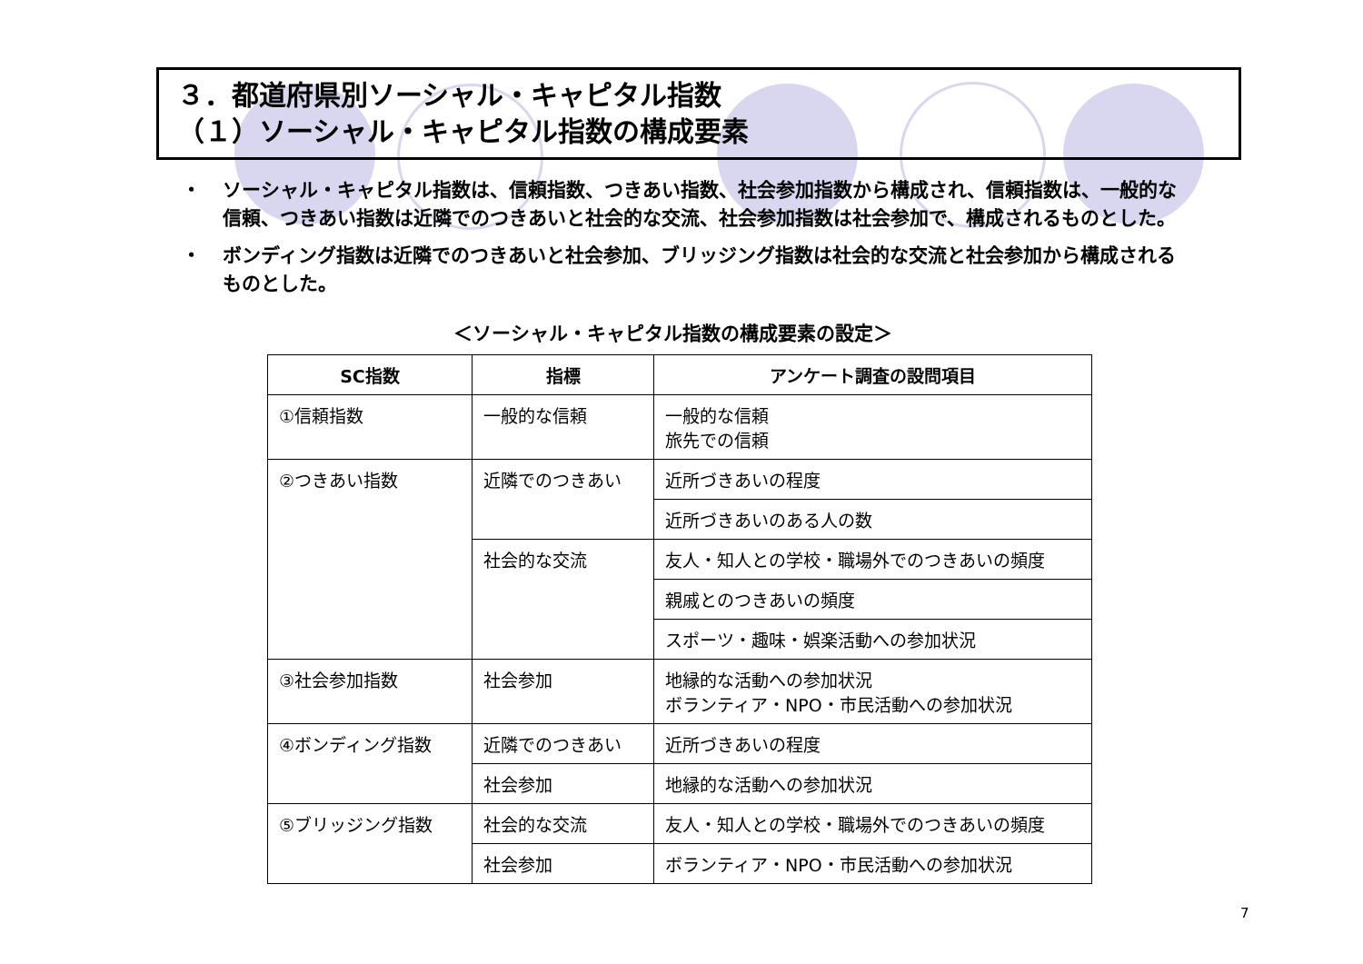３．都道府県別ソーシャル・キャピタル指数
（１）ソーシャル・キャピタル指数の構成要素
・ ソーシャル・キャピタル指数は、信頼指数、つきあい指数、社会参加指数から構成され、信頼指数は、一般的な信頼、つきあい指数は近隣でのつきあいと社会的な交流、社会参加指数は社会参加で、構成されるものとした。
・ ボンディング指数は近隣でのつきあいと社会参加、ブリッジング指数は社会的な交流と社会参加から構成されるものとした。
＜ソーシャル・キャピタル指数の構成要素の設定＞
| SC指数 | 指標 | アンケート調査の設問項目 |
| --- | --- | --- |
| ①信頼指数 | 一般的な信頼 | 一般的な信頼 旅先での信頼 |
| ②つきあい指数 | 近隣でのつきあい | 近所づきあいの程度 |
| | | 近所づきあいのある人の数 |
| | 社会的な交流 | 友人・知人との学校・職場外でのつきあいの頻度 |
| | | 親戚とのつきあいの頻度 |
| | | スポーツ・趣味・娯楽活動への参加状況 |
| ③社会参加指数 | 社会参加 | 地縁的な活動への参加状況 ボランティア・NPO・市民活動への参加状況 |
| ④ボンディング指数 | 近隣でのつきあい | 近所づきあいの程度 |
| | 社会参加 | 地縁的な活動への参加状況 |
| ⑤ブリッジング指数 | 社会的な交流 | 友人・知人との学校・職場外でのつきあいの頻度 |
| | 社会参加 | ボランティア・NPO・市民活動への参加状況 |
7